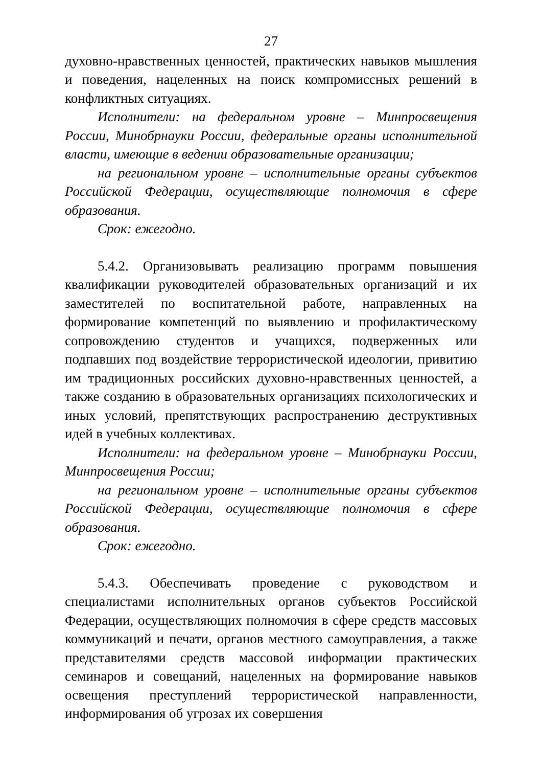27
духовно-нравственных ценностей, практических навыков мышления и поведения, нацеленных на поиск компромиссных решений в конфликтных ситуациях.
Исполнители: на федеральном уровне – Минпросвещения России, Минобрнауки России, федеральные органы исполнительной власти, имеющие в ведении образовательные организации;
на региональном уровне – исполнительные органы субъектов Российской Федерации, осуществляющие полномочия в сфере образования.
Срок: ежегодно.
5.4.2. Организовывать реализацию программ повышения квалификации руководителей образовательных организаций и их заместителей по воспитательной работе, направленных на формирование компетенций по выявлению и профилактическому сопровождению студентов и учащихся, подверженных или подпавших под воздействие террористической идеологии, привитию им традиционных российских духовно-нравственных ценностей, а также созданию в образовательных организациях психологических и иных условий, препятствующих распространению деструктивных идей в учебных коллективах.
Исполнители: на федеральном уровне – Минобрнауки России, Минпросвещения России;
на региональном уровне – исполнительные органы субъектов Российской Федерации, осуществляющие полномочия в сфере образования.
Срок: ежегодно.
5.4.3. Обеспечивать проведение с руководством и специалистами исполнительных органов субъектов Российской Федерации, осуществляющих полномочия в сфере средств массовых коммуникаций и печати, органов местного самоуправления, а также представителями средств массовой информации практических семинаров и совещаний, нацеленных на формирование навыков освещения преступлений террористической направленности, информирования об угрозах их совершения